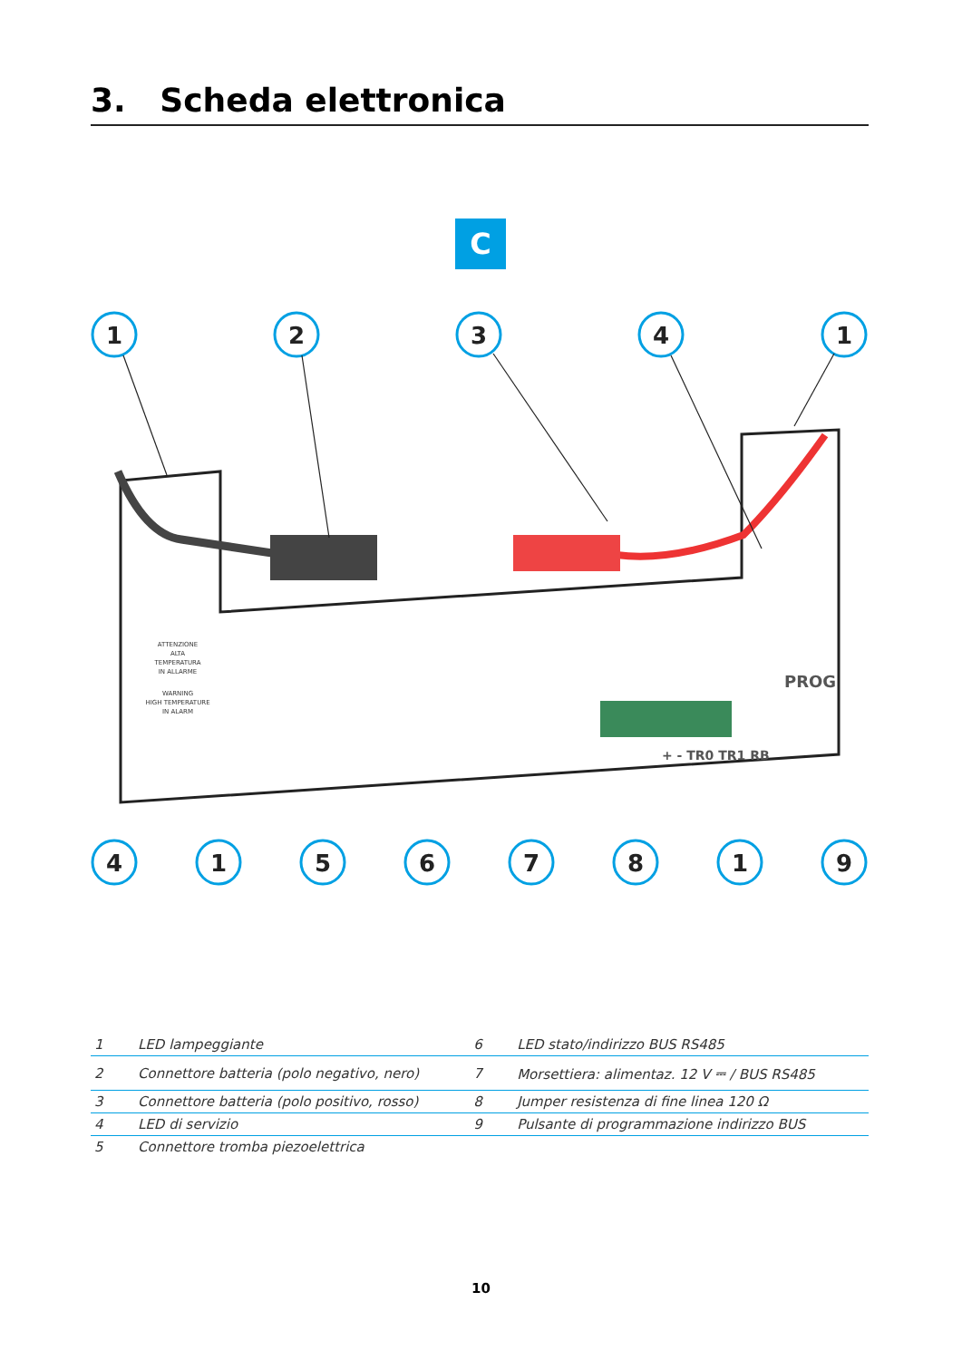3. Scheda elettronica
C
1
2
3
4
1
4
1
5
6
7
8
1
9
PROG
+ - TR0 TR1 RB
ATTENZIONE
ALTA
TEMPERATURA
IN ALLARME
WARNING
HIGH TEMPERATURE
IN ALARM
| 1 | LED lampeggiante | 6 | LED stato/indirizzo BUS RS485 |
| 2 | Connettore batteria (polo negativo, nero) | 7 | Morsettiera: alimentaz. 12 V ⎓ / BUS RS485 |
| 3 | Connettore batteria (polo positivo, rosso) | 8 | Jumper resistenza di fine linea 120 Ω |
| 4 | LED di servizio | 9 | Pulsante di programmazione indirizzo BUS |
| 5 | Connettore tromba piezoelettrica | | |
10